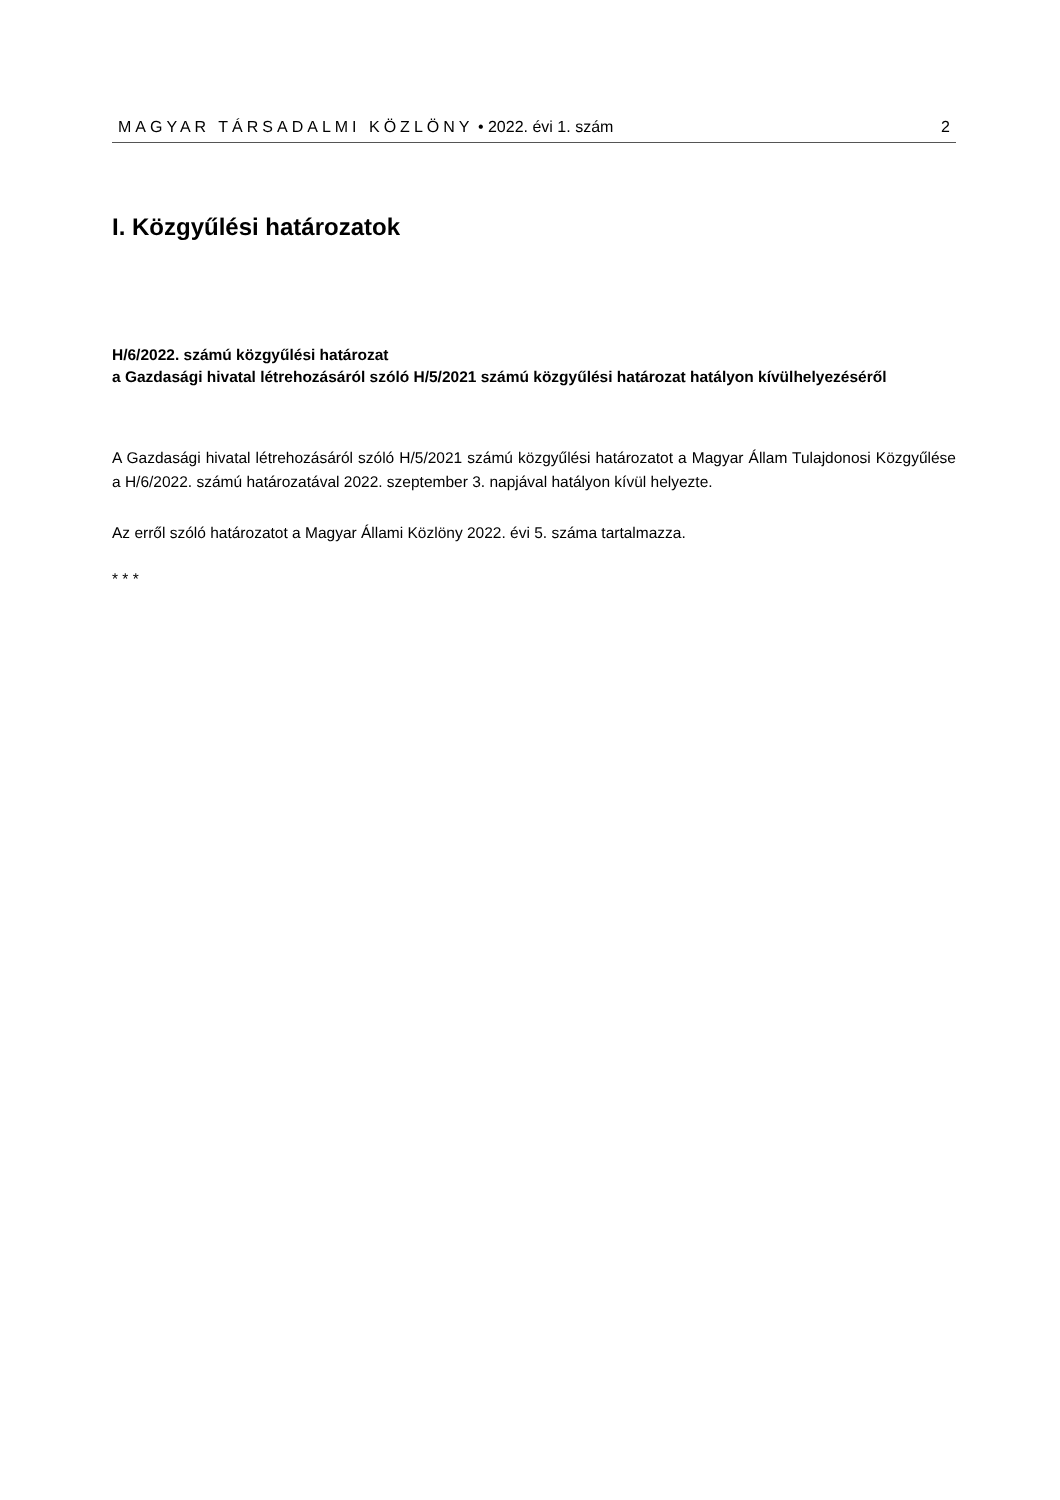MAGYAR TÁRSADALMI KÖZLÖNY • 2022. évi 1. szám 2
I. Közgyűlési határozatok
H/6/2022. számú közgyűlési határozat
a Gazdasági hivatal létrehozásáról szóló H/5/2021 számú közgyűlési határozat hatályon kívülhelyezéséről
A Gazdasági hivatal létrehozásáról szóló H/5/2021 számú közgyűlési határozatot a Magyar Állam Tulajdonosi Közgyűlése a H/6/2022. számú határozatával 2022. szeptember 3. napjával hatályon kívül helyezte.
Az erről szóló határozatot a Magyar Állami Közlöny 2022. évi 5. száma tartalmazza.
* * *